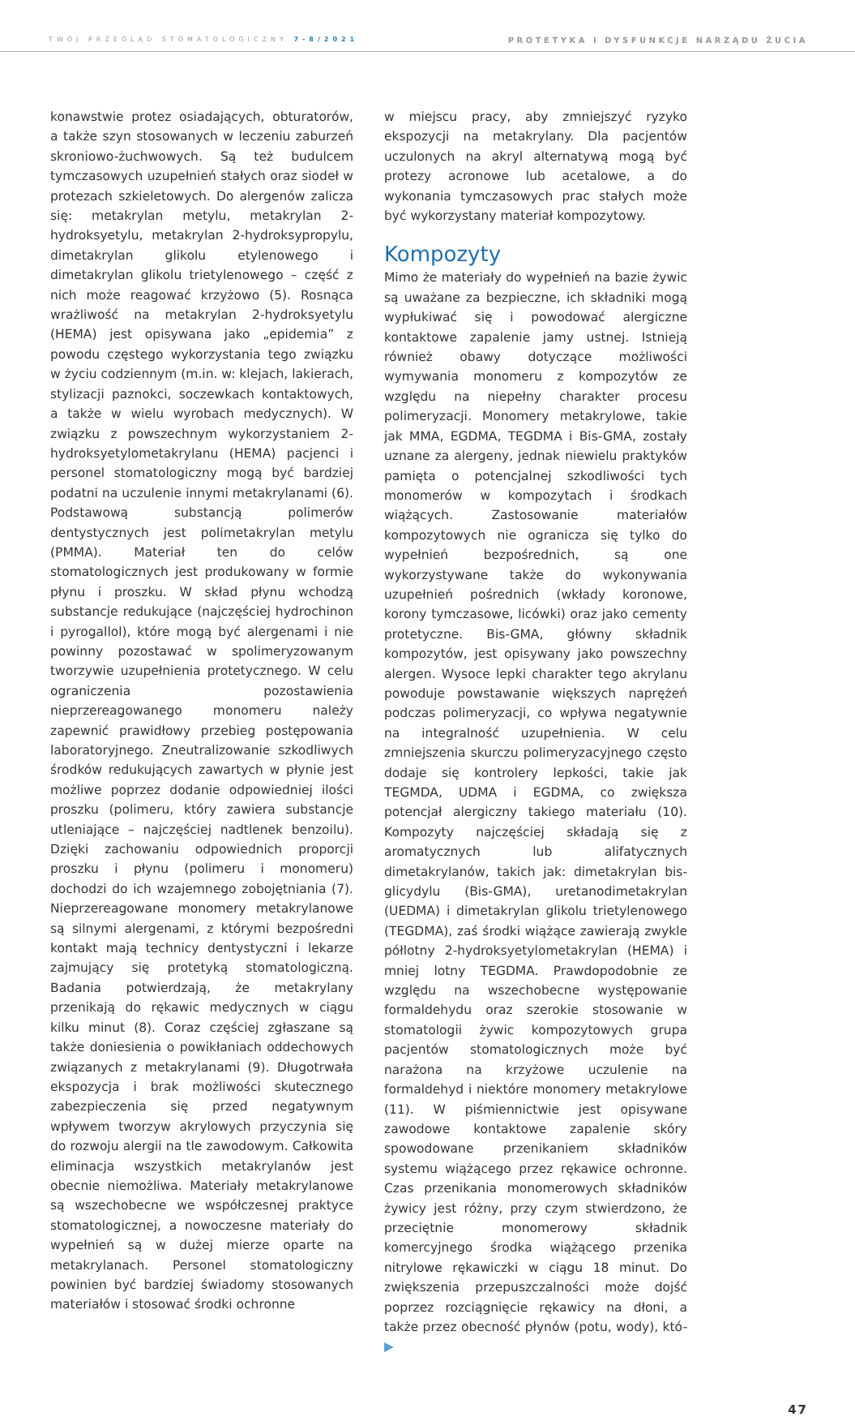TWÓJ PRZEGLĄD STOMATOLOGICZNY 7-8/2021 PROTETYKA I DYSFUNKCJE NARZĄDU ŻUCIA
konawstwie protez osiadających, obturatorów, a także szyn stosowanych w leczeniu zaburzeń skroniowo-żuchwowych. Są też budulcem tymczasowych uzupełnień stałych oraz siodeł w protezach szkieletowych. Do alergenów zalicza się: metakrylan metylu, metakrylan 2-hydroksyetylu, metakrylan 2-hydroksypropylu, dimetakrylan glikolu etylenowego i dimetakrylan glikolu trietylenowego – część z nich może reagować krzyżowo (5). Rosnąca wrażliwość na metakrylan 2-hydroksyetylu (HEMA) jest opisywana jako „epidemia” z powodu częstego wykorzystania tego związku w życiu codziennym (m.in. w: klejach, lakierach, stylizacji paznokci, soczewkach kontaktowych, a także w wielu wyrobach medycznych). W związku z powszechnym wykorzystaniem 2-hydroksyetylometakrylanu (HEMA) pacjenci i personel stomatologiczny mogą być bardziej podatni na uczulenie innymi metakrylanami (6). Podstawową substancją polimerów dentystycznych jest polimetakrylan metylu (PMMA). Materiał ten do celów stomatologicznych jest produkowany w formie płynu i proszku. W skład płynu wchodzą substancje redukujące (najczęściej hydrochinon i pyrogallol), które mogą być alergenami i nie powinny pozostawać w spolimeryzowanym tworzywie uzupełnienia protetycznego. W celu ograniczenia pozostawienia nieprzereagowanego monomeru należy zapewnić prawidłowy przebieg postępowania laboratoryjnego. Zneutralizowanie szkodliwych środków redukujących zawartych w płynie jest możliwe poprzez dodanie odpowiedniej ilości proszku (polimeru, który zawiera substancje utleniające – najczęściej nadtlenek benzoilu). Dzięki zachowaniu odpowiednich proporcji proszku i płynu (polimeru i monomeru) dochodzi do ich wzajemnego zobojętniania (7). Nieprzereagowane monomery metakrylanowe są silnymi alergenami, z którymi bezpośredni kontakt mają technicy dentystyczni i lekarze zajmujący się protetyką stomatologiczną. Badania potwierdzają, że metakrylany przenikają do rękawic medycznych w ciągu kilku minut (8). Coraz częściej zgłaszane są także doniesienia o powikłaniach oddechowych związanych z metakrylanami (9). Długotrwała ekspozycja i brak możliwości skutecznego zabezpieczenia się przed negatywnym wpływem tworzyw akrylowych przyczynia się do rozwoju alergii na tle zawodowym. Całkowita eliminacja wszystkich metakrylanów jest obecnie niemożliwa. Materiały metakrylanowe są wszechobecne we współczesnej praktyce stomatologicznej, a nowoczesne materiały do wypełnień są w dużej mierze oparte na metakrylanach. Personel stomatologiczny powinien być bardziej świadomy stosowanych materiałów i stosować środki ochronne
w miejscu pracy, aby zmniejszyć ryzyko ekspozycji na metakrylany. Dla pacjentów uczulonych na akryl alternatywą mogą być protezy acronowe lub acetalowe, a do wykonania tymczasowych prac stałych może być wykorzystany materiał kompozytowy.
Kompozyty
Mimo że materiały do wypełnień na bazie żywic są uważane za bezpieczne, ich składniki mogą wypłukiwać się i powodować alergiczne kontaktowe zapalenie jamy ustnej. Istnieją również obawy dotyczące możliwości wymywania monomeru z kompozytów ze względu na niepełny charakter procesu polimeryzacji. Monomery metakrylowe, takie jak MMA, EGDMA, TEGDMA i Bis-GMA, zostały uznane za alergeny, jednak niewielu praktyków pamięta o potencjalnej szkodliwości tych monomerów w kompozytach i środkach wiążących. Zastosowanie materiałów kompozytowych nie ogranicza się tylko do wypełnień bezpośrednich, są one wykorzystywane także do wykonywania uzupełnień pośrednich (wkłady koronowe, korony tymczasowe, licówki) oraz jako cementy protetyczne. Bis-GMA, główny składnik kompozytów, jest opisywany jako powszechny alergen. Wysoce lepki charakter tego akrylanu powoduje powstawanie większych naprężeń podczas polimeryzacji, co wpływa negatywnie na integralność uzupełnienia. W celu zmniejszenia skurczu polimeryzacyjnego często dodaje się kontrolery lepkości, takie jak TEGMDA, UDMA i EGDMA, co zwiększa potencjał alergiczny takiego materiału (10). Kompozyty najczęściej składają się z aromatycznych lub alifatycznych dimetakrylanów, takich jak: dimetakrylan bis-glicydylu (Bis-GMA), uretanodimetakrylan (UEDMA) i dimetakrylan glikolu trietylenowego (TEGDMA), zaś środki wiążące zawierają zwykle półlotny 2-hydroksyetylometakrylan (HEMA) i mniej lotny TEGDMA. Prawdopodobnie ze względu na wszechobecne występowanie formaldehydu oraz szerokie stosowanie w stomatologii żywic kompozytowych grupa pacjentów stomatologicznych może być narażona na krzyżowe uczulenie na formaldehyd i niektóre monomery metakrylowe (11). W piśmiennictwie jest opisywane zawodowe kontaktowe zapalenie skóry spowodowane przenikaniem składników systemu wiążącego przez rękawice ochronne. Czas przenikania monomerowych składników żywicy jest różny, przy czym stwierdzono, że przeciętnie monomerowy składnik komercyjnego środka wiążącego przenika nitrylowe rękawiczki w ciągu 18 minut. Do zwiększenia przepuszczalności może dojść poprzez rozciągnięcie rękawicy na dłoni, a także przez obecność płynów (potu, wody), któ- ▶
47